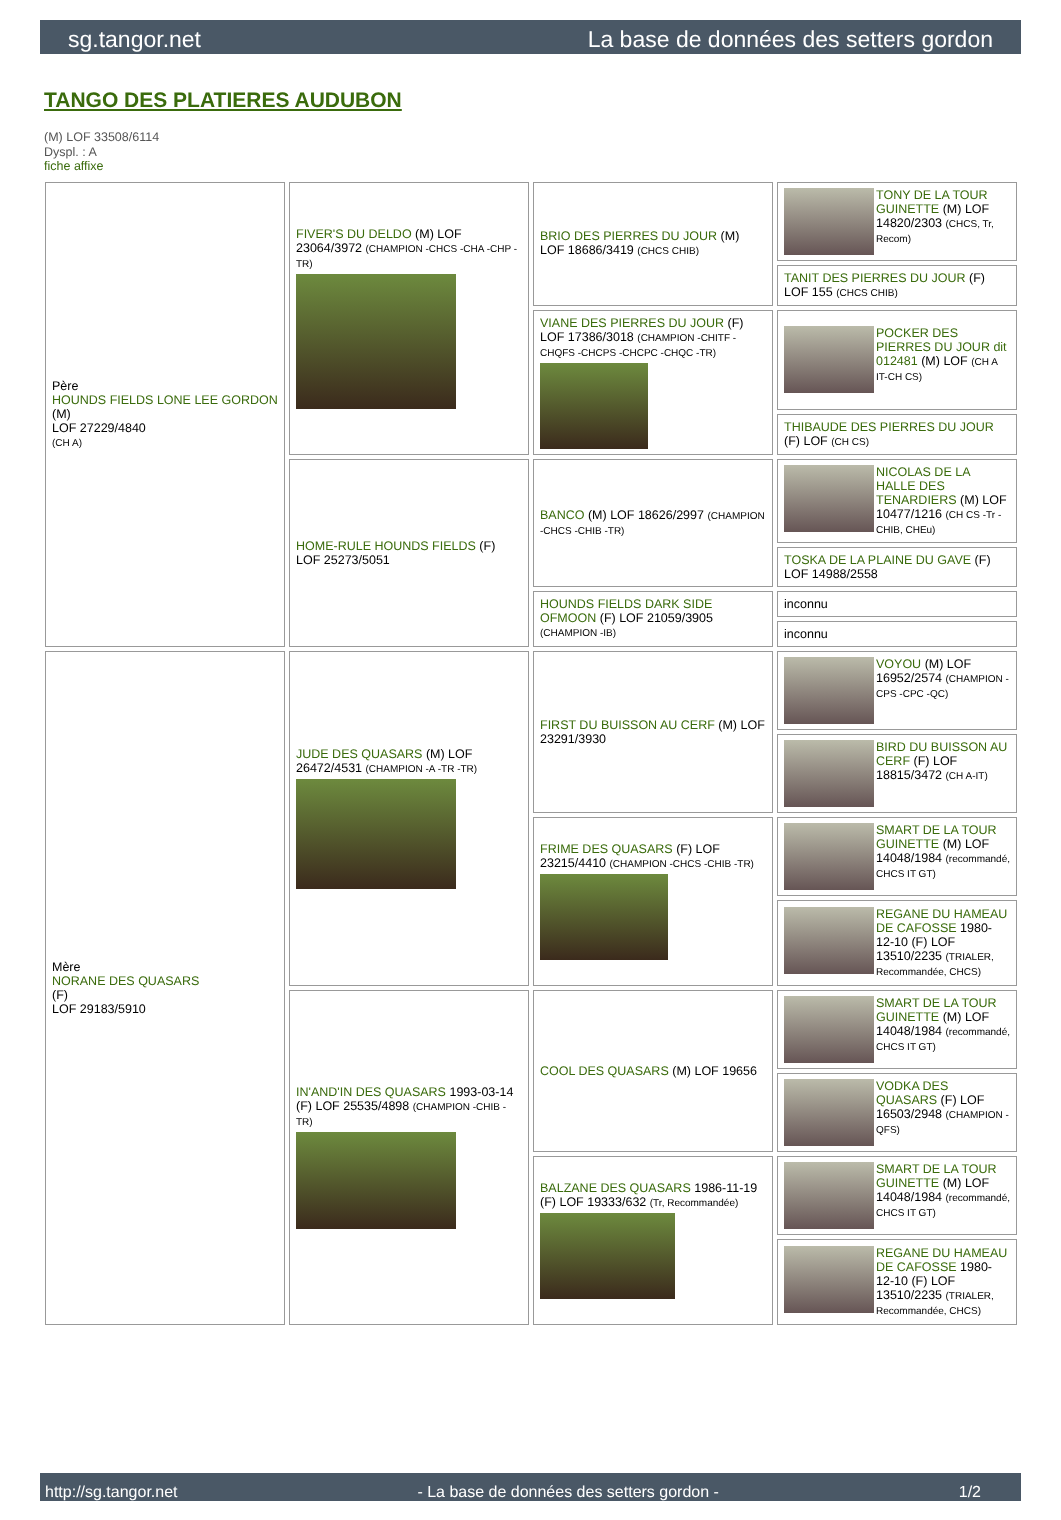sg.tangor.net La base de données des setters gordon
TANGO DES PLATIERES AUDUBON
(M) LOF 33508/6114
Dyspl. : A
fiche affixe
| Père HOUNDS FIELDS LONE LEE GORDON (M) LOF 27229/4840 (CH A) | FIVER'S DU DELDO (M) LOF 23064/3972 (CHAMPION -CHCS -CHA -CHP -TR) | BRIO DES PIERRES DU JOUR (M) LOF 18686/3419 (CHCS CHIB) | TONY DE LA TOUR GUINETTE (M) LOF 14820/2303 (CHCS, Tr, Recom) |
| | | | TANIT DES PIERRES DU JOUR (F) LOF 155 (CHCS CHIB) |
| | | VIANE DES PIERRES DU JOUR (F) LOF 17386/3018 (CHAMPION -CHITF -CHQFS -CHCPS -CHCPC -CHQC -TR) | POCKER DES PIERRES DU JOUR dit 012481 (M) LOF (CH A IT-CH CS) |
| | | | THIBAUDE DES PIERRES DU JOUR (F) LOF (CH CS) |
| | HOME-RULE HOUNDS FIELDS (F) LOF 25273/5051 | BANCO (M) LOF 18626/2997 (CHAMPION -CHCS -CHIB -TR) | NICOLAS DE LA HALLE DES TENARDIERS (M) LOF 10477/1216 (CH CS -Tr -CHIB, CHEu) |
| | | | TOSKA DE LA PLAINE DU GAVE (F) LOF 14988/2558 |
| | | HOUNDS FIELDS DARK SIDE OFMOON (F) LOF 21059/3905 (CHAMPION -IB) | inconnu |
| | | | inconnu |
| Mère NORANE DES QUASARS (F) LOF 29183/5910 | JUDE DES QUASARS (M) LOF 26472/4531 (CHAMPION -A -TR -TR) | FIRST DU BUISSON AU CERF (M) LOF 23291/3930 | VOYOU (M) LOF 16952/2574 (CHAMPION -CPS -CPC -QC) |
| | | | BIRD DU BUISSON AU CERF (F) LOF 18815/3472 (CH A-IT) |
| | | FRIME DES QUASARS (F) LOF 23215/4410 (CHAMPION -CHCS -CHIB -TR) | SMART DE LA TOUR GUINETTE (M) LOF 14048/1984 (recommandé, CHCS IT GT) |
| | | | REGANE DU HAMEAU DE CAFOSSE 1980-12-10 (F) LOF 13510/2235 (TRIALER, Recommandée, CHCS) |
| | IN'AND'IN DES QUASARS 1993-03-14 (F) LOF 25535/4898 (CHAMPION -CHIB -TR) | COOL DES QUASARS (M) LOF 19656 | SMART DE LA TOUR GUINETTE (M) LOF 14048/1984 (recommandé, CHCS IT GT) |
| | | | VODKA DES QUASARS (F) LOF 16503/2948 (CHAMPION -QFS) |
| | | BALZANE DES QUASARS 1986-11-19 (F) LOF 19333/632 (Tr, Recommandée) | SMART DE LA TOUR GUINETTE (M) LOF 14048/1984 (recommandé, CHCS IT GT) |
| | | | REGANE DU HAMEAU DE CAFOSSE 1980-12-10 (F) LOF 13510/2235 (TRIALER, Recommandée, CHCS) |
http://sg.tangor.net - La base de données des setters gordon - 1/2